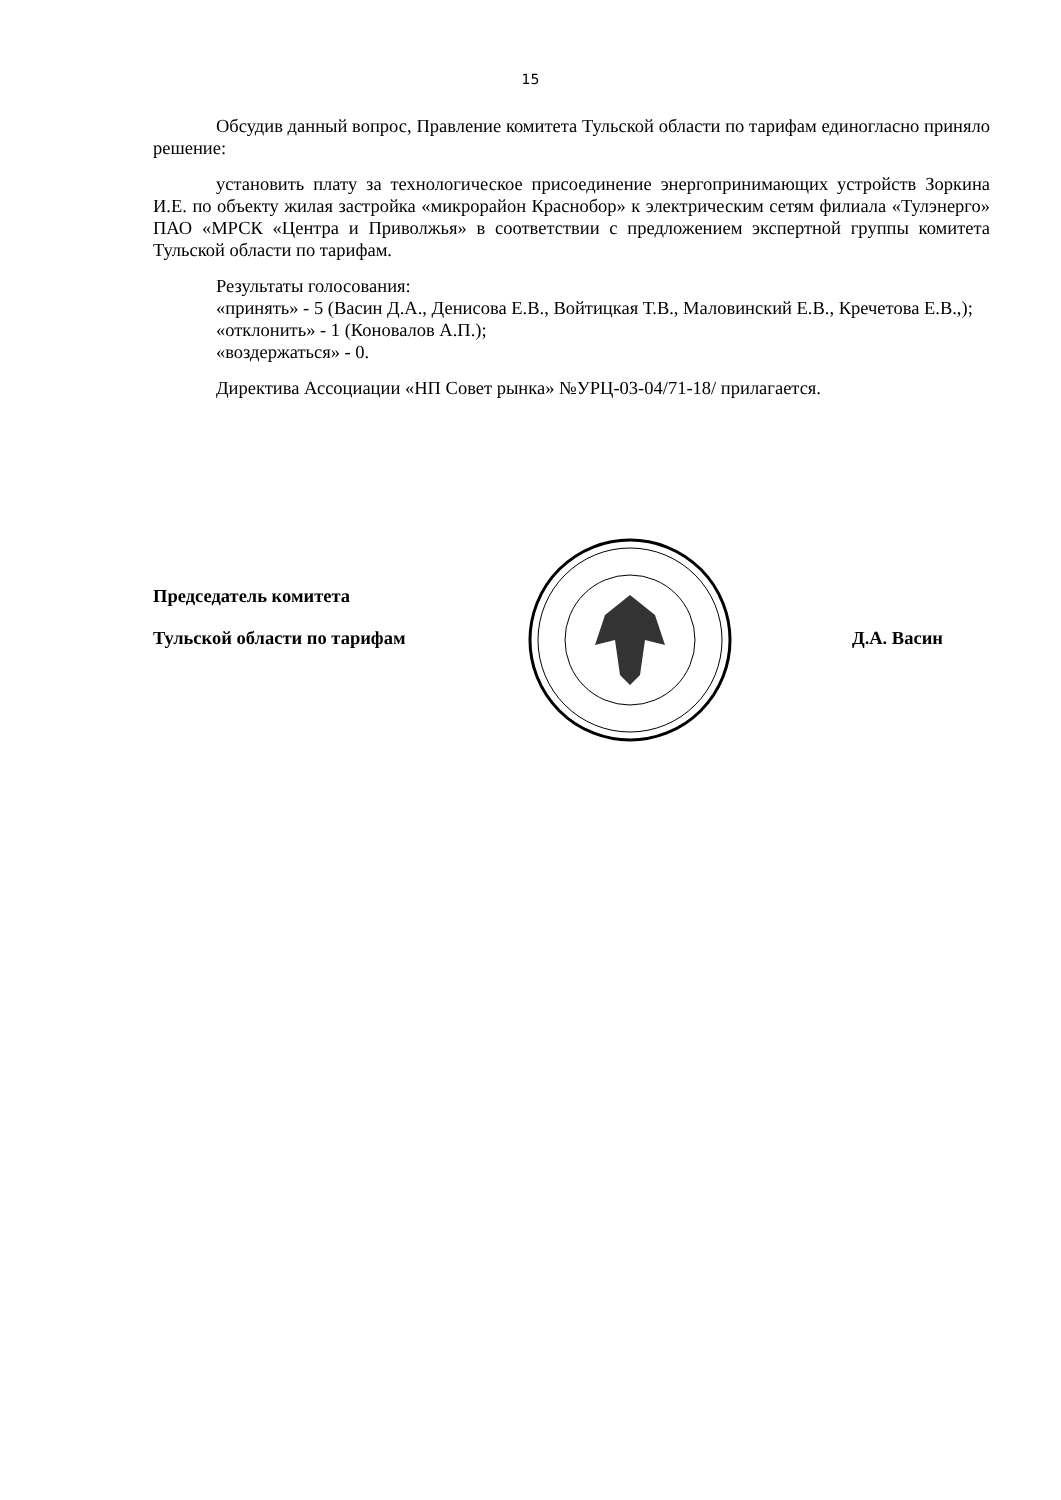15
Обсудив данный вопрос, Правление комитета Тульской области по тарифам единогласно приняло решение:
установить плату за технологическое присоединение энергопринимающих устройств Зоркина И.Е. по объекту жилая застройка «микрорайон Краснобор» к электрическим сетям филиала «Тулэнерго» ПАО «МРСК «Центра и Приволжья» в соответствии с предложением экспертной группы комитета Тульской области по тарифам.
Результаты голосования:
«принять» - 5 (Васин Д.А., Денисова Е.В., Войтицкая Т.В., Маловинский Е.В., Кречетова Е.В.,);
«отклонить» - 1 (Коновалов А.П.);
«воздержаться» - 0.
Директива Ассоциации «НП Совет рынка» №УРЦ-03-04/71-18/ прилагается.
Председатель комитета
Тульской области по тарифам Д.А. Васин